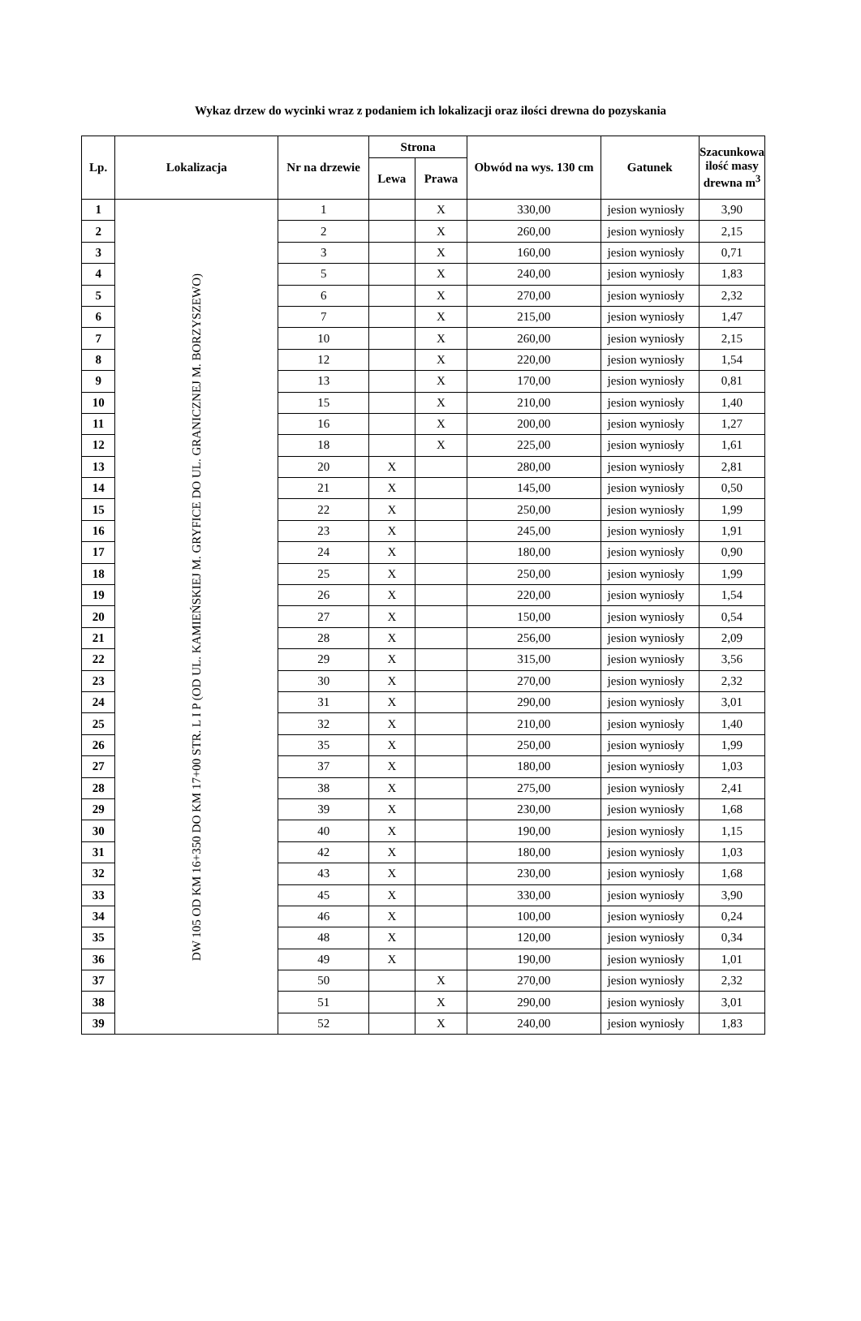Wykaz drzew do wycinki wraz z podaniem ich lokalizacji oraz ilości drewna do pozyskania
| Lp. | Lokalizacja | Nr na drzewie | Strona | | Obwód na wys. 130 cm | Gatunek | Szacunkowa ilość masy drewna m<sup>3</sup> |
| --- | --- | --- | --- | --- | --- | --- | --- |
| | | | Lewa | Prawa | | | |
| 1 | DW 105 OD KM 16+350 DO KM 17+00 STR. L I P (OD UL. KAMIEŃSKIEJ M. GRYFICE DO UL. GRANICZNEJ M. BORZYSZEWO) | 1 | | X | 330,00 | jesion wyniosły | 3,90 |
| 2 | | 2 | | X | 260,00 | jesion wyniosły | 2,15 |
| 3 | | 3 | | X | 160,00 | jesion wyniosły | 0,71 |
| 4 | | 5 | | X | 240,00 | jesion wyniosły | 1,83 |
| 5 | | 6 | | X | 270,00 | jesion wyniosły | 2,32 |
| 6 | | 7 | | X | 215,00 | jesion wyniosły | 1,47 |
| 7 | | 10 | | X | 260,00 | jesion wyniosły | 2,15 |
| 8 | | 12 | | X | 220,00 | jesion wyniosły | 1,54 |
| 9 | | 13 | | X | 170,00 | jesion wyniosły | 0,81 |
| 10 | | 15 | | X | 210,00 | jesion wyniosły | 1,40 |
| 11 | | 16 | | X | 200,00 | jesion wyniosły | 1,27 |
| 12 | | 18 | | X | 225,00 | jesion wyniosły | 1,61 |
| 13 | | 20 | X | | 280,00 | jesion wyniosły | 2,81 |
| 14 | | 21 | X | | 145,00 | jesion wyniosły | 0,50 |
| 15 | | 22 | X | | 250,00 | jesion wyniosły | 1,99 |
| 16 | | 23 | X | | 245,00 | jesion wyniosły | 1,91 |
| 17 | | 24 | X | | 180,00 | jesion wyniosły | 0,90 |
| 18 | | 25 | X | | 250,00 | jesion wyniosły | 1,99 |
| 19 | | 26 | X | | 220,00 | jesion wyniosły | 1,54 |
| 20 | | 27 | X | | 150,00 | jesion wyniosły | 0,54 |
| 21 | | 28 | X | | 256,00 | jesion wyniosły | 2,09 |
| 22 | | 29 | X | | 315,00 | jesion wyniosły | 3,56 |
| 23 | | 30 | X | | 270,00 | jesion wyniosły | 2,32 |
| 24 | | 31 | X | | 290,00 | jesion wyniosły | 3,01 |
| 25 | | 32 | X | | 210,00 | jesion wyniosły | 1,40 |
| 26 | | 35 | X | | 250,00 | jesion wyniosły | 1,99 |
| 27 | | 37 | X | | 180,00 | jesion wyniosły | 1,03 |
| 28 | | 38 | X | | 275,00 | jesion wyniosły | 2,41 |
| 29 | | 39 | X | | 230,00 | jesion wyniosły | 1,68 |
| 30 | | 40 | X | | 190,00 | jesion wyniosły | 1,15 |
| 31 | | 42 | X | | 180,00 | jesion wyniosły | 1,03 |
| 32 | | 43 | X | | 230,00 | jesion wyniosły | 1,68 |
| 33 | | 45 | X | | 330,00 | jesion wyniosły | 3,90 |
| 34 | | 46 | X | | 100,00 | jesion wyniosły | 0,24 |
| 35 | | 48 | X | | 120,00 | jesion wyniosły | 0,34 |
| 36 | | 49 | X | | 190,00 | jesion wyniosły | 1,01 |
| 37 | | 50 | | X | 270,00 | jesion wyniosły | 2,32 |
| 38 | | 51 | | X | 290,00 | jesion wyniosły | 3,01 |
| 39 | | 52 | | X | 240,00 | jesion wyniosły | 1,83 |